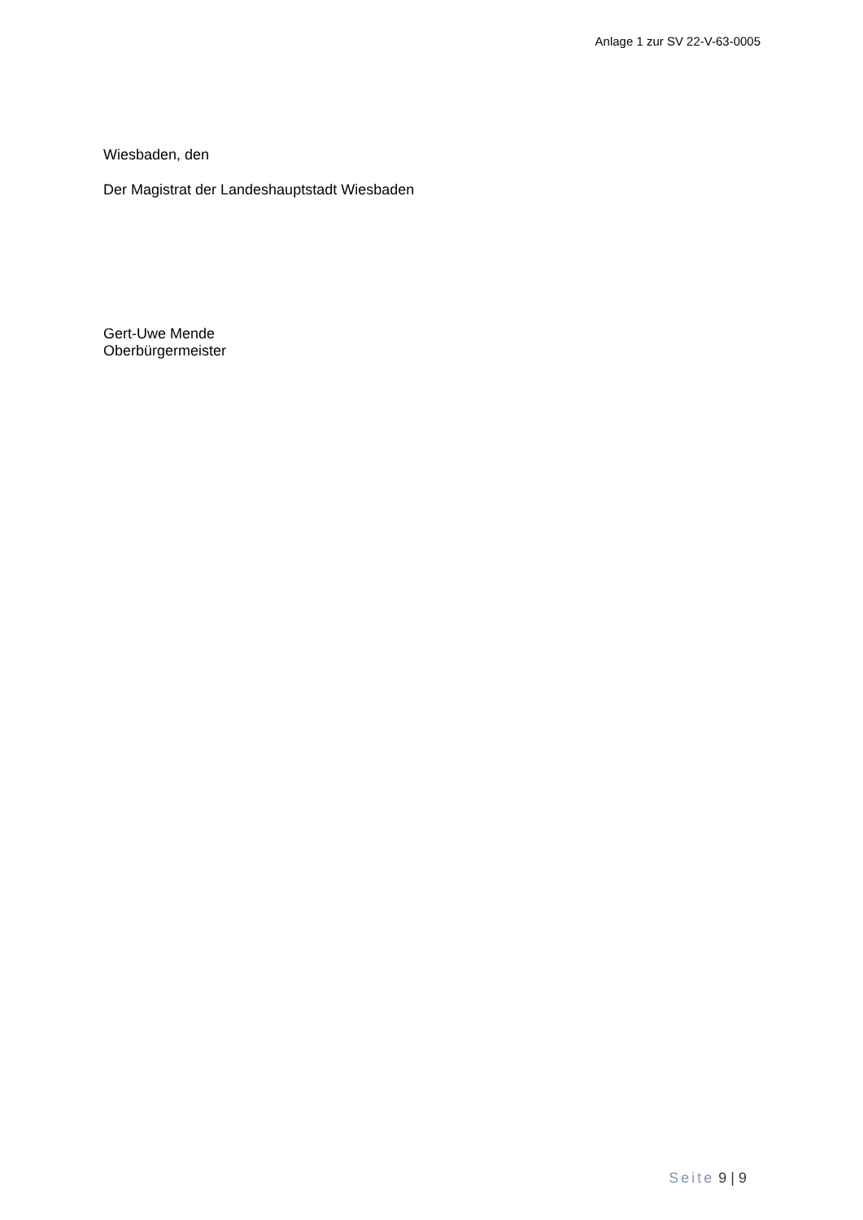Anlage 1 zur SV 22-V-63-0005
Wiesbaden, den
Der Magistrat der Landeshauptstadt Wiesbaden
Gert-Uwe Mende
Oberbürgermeister
Seite 9 | 9